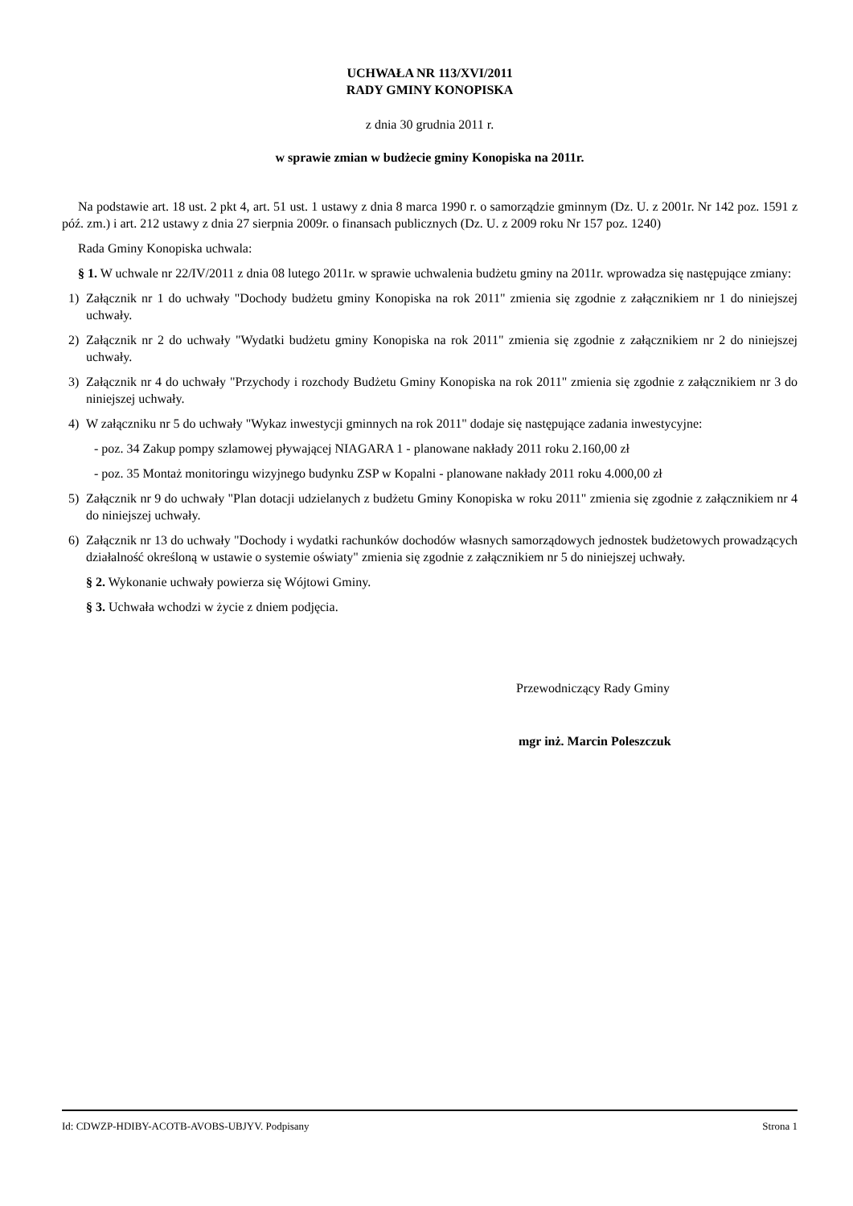UCHWAŁA NR 113/XVI/2011
RADY GMINY KONOPISKA
z dnia 30 grudnia 2011 r.
w sprawie zmian w budżecie gminy Konopiska na 2011r.
Na podstawie art. 18 ust. 2 pkt 4, art. 51 ust. 1 ustawy z dnia 8 marca 1990 r. o samorządzie gminnym (Dz. U. z 2001r. Nr 142 poz. 1591 z póź. zm.) i art. 212 ustawy z dnia 27 sierpnia 2009r. o finansach publicznych (Dz. U. z 2009 roku Nr 157 poz. 1240)
Rada Gminy Konopiska uchwala:
§ 1. W uchwale nr 22/IV/2011 z dnia 08 lutego 2011r. w sprawie uchwalenia budżetu gminy na 2011r. wprowadza się następujące zmiany:
1) Załącznik nr 1 do uchwały "Dochody budżetu gminy Konopiska na rok 2011" zmienia się zgodnie z załącznikiem nr 1 do niniejszej uchwały.
2) Załącznik nr 2 do uchwały "Wydatki budżetu gminy Konopiska na rok 2011" zmienia się zgodnie z załącznikiem nr 2 do niniejszej uchwały.
3) Załącznik nr 4 do uchwały "Przychody i rozchody Budżetu Gminy Konopiska na rok 2011" zmienia się zgodnie z załącznikiem nr 3 do niniejszej uchwały.
4) W załączniku nr 5 do uchwały "Wykaz inwestycji gminnych na rok 2011" dodaje się następujące zadania inwestycyjne:
- poz. 34 Zakup pompy szlamowej pływającej NIAGARA 1 - planowane nakłady 2011 roku 2.160,00 zł
- poz. 35 Montaż monitoringu wizyjnego budynku ZSP w Kopalni - planowane nakłady 2011 roku 4.000,00 zł
5) Załącznik nr 9 do uchwały "Plan dotacji udzielanych z budżetu Gminy Konopiska w roku 2011" zmienia się zgodnie z załącznikiem nr 4 do niniejszej uchwały.
6) Załącznik nr 13 do uchwały "Dochody i wydatki rachunków dochodów własnych samorządowych jednostek budżetowych prowadzących działalność określoną w ustawie o systemie oświaty" zmienia się zgodnie z załącznikiem nr 5 do niniejszej uchwały.
§ 2. Wykonanie uchwały powierza się Wójtowi Gminy.
§ 3. Uchwała wchodzi w życie z dniem podjęcia.
Przewodniczący Rady Gminy
mgr inż. Marcin Poleszczuk
Id: CDWZP-HDIBY-ACOTB-AVOBS-UBJYV. Podpisany Strona 1